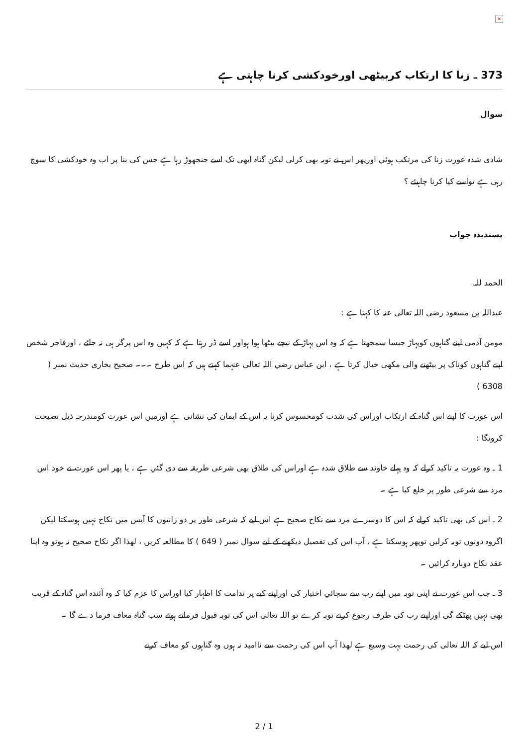×
373 ـ زنا کا ارتکاب کربیٹھی اورخودکشی کرنا چاہتی ہے
سوال
شادی شدہ عورت زنا کی مرتکب ہوئي اورپھر اس نے توبہ بھی کرلی لیکن گناہ ابھی تک اسے جنجھوڑ رہا ہے جس کی بنا پر اب وہ خودکشی کا سوچ رہی ہے تواسے کیا کرنا چاہیئے ؟
پسندیدہ جواب
الحمد للہ.
عبداللہ بن مسعود رضی اللہ تعالی عنہ کا کہنا ہے :
مومن آدمی اپنے گناہوں کوپہاڑ جیسا سمجھتا ہے کہ وہ اس پہاڑ کے نیچے بیٹھا ہوا ہواور اسے ڈر رہتا ہے کہ کہیں وہ اس پرگر ہی نہ جائے ، اورفاجر شخص اپنے گناہوں کوناک پر بیٹھنے والی مکھی خیال کرتا ہے ، ابن عباس رضي اللہ تعالی عنہما کہتے ہیں کہ اس طرح ۔۔۔ صحیح بخاری حدیث نمبر ( 6308 )
اس عورت کا اپنے اس گناہ کے ارتکاب اوراس کی شدت کومحسوس کرنا یہ اس کے ایمان کی نشانی ہے اورمیں اس عورت کومندرجہ ذیل نصیحت کرونگا :
1 ـ وہ عورت یہ تاکید کرلے کہ وہ پہلے خاوند سے طلاق شدہ ہے اوراس کی طلاق بھی شرعی طریقہ سے دی گئي ہے ، یا پھر اس عورت نے خود اس مرد سے شرعی طور پر خلع کیا ہے ۔
2 ـ اس کی بھی تاکید کرلے کہ اس کا دوسرے مرد سے نکاح صحیح ہے اس لیے کہ شرعی طور پر دو زانیوں کا آپس میں نکاح نہیں ہوسکتا لیکن اگروہ دونوں توبہ کرلیں توپھر ہوسکتا ہے ، آپ اس کی تفصیل دیکھنے کے لیے سوال نمبر ( 649 ) کا مطالعہ کریں ، لھذا اگر نکاح صحیح نہ ہوتو وہ اپنا عقد نکاح دوبارہ کرائیں ۔
3 ـ جب اس عورت نے اپنی توبہ میں اپنے رب سے سچائي اختیار کی اوراپنے کیے پر ندامت کا اظہار کیا اوراس کا عزم کیا کہ وہ آئندہ اس گناہ کے قریب بھی نہیں پھٹکے گی اوراپنے رب کی طرف رجوع کرتے توبہ کرے تو اللہ تعالی اس کی توبہ قبول فرماتے ہوئے سب گناہ معاف فرما دے گا ۔
اس لیے کہ اللہ تعالی کی رحمت بہت وسیع ہے لھذا آپ اس کی رحمت سے ناامید نہ ہوں وہ گناہوں کو معاف کرنے
2 / 1